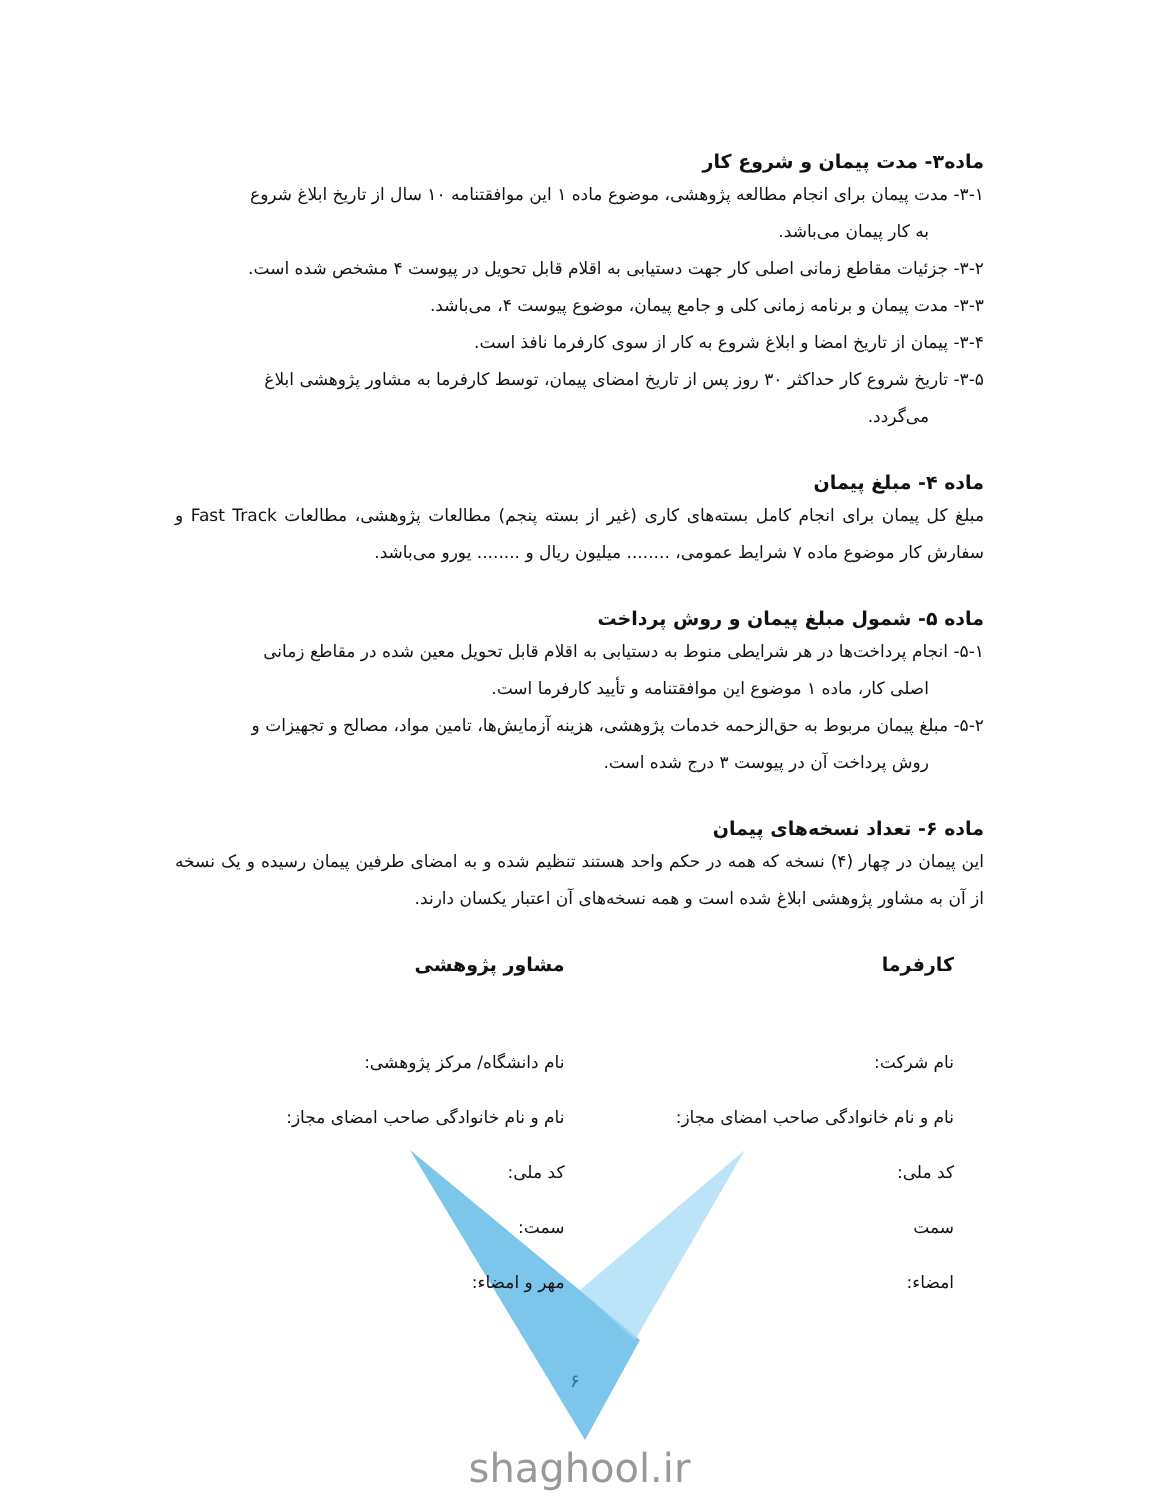ماده۳- مدت پیمان و شروع کار
۳-۱- مدت پیمان برای انجام مطالعه پژوهشی، موضوع ماده ۱ این موافقتنامه ۱۰ سال از تاریخ ابلاغ شروع
به کار پیمان می‌باشد.
۳-۲- جزئیات مقاطع زمانی اصلی کار جهت دستیابی به اقلام قابل تحویل در پیوست ۴ مشخص شده است.
۳-۳- مدت پیمان و برنامه زمانی کلی و جامع پیمان، موضوع پیوست ۴، می‌باشد.
۳-۴- پیمان از تاریخ امضا و ابلاغ شروع به کار از سوی کارفرما نافذ است.
۳-۵- تاریخ شروع کار حداکثر ۳۰ روز پس از تاریخ امضای پیمان، توسط کارفرما به مشاور پژوهشی ابلاغ
می‌گردد.
ماده ۴- مبلغ پیمان
مبلغ کل پیمان برای انجام کامل بسته‌های کاری (غیر از بسته پنجم) مطالعات پژوهشی، مطالعات Fast Track و سفارش کار موضوع ماده ۷ شرایط عمومی، ........ میلیون ریال و ........ یورو می‌باشد.
ماده ۵- شمول مبلغ پیمان و روش پرداخت
۵-۱- انجام پرداخت‌ها در هر شرایطی منوط به دستیابی به اقلام قابل تحویل معین شده در مقاطع زمانی
اصلی کار، ماده ۱ موضوع این موافقتنامه و تأیید کارفرما است.
۵-۲- مبلغ پیمان مربوط به حق‌الزحمه خدمات پژوهشی، هزینه آزمایش‌ها، تامین مواد، مصالح و تجهیزات و
روش پرداخت آن در پیوست ۳ درج شده است.
ماده ۶- تعداد نسخه‌های پیمان
این پیمان در چهار (۴) نسخه که همه در حکم واحد هستند تنظیم شده و به امضای طرفین پیمان رسیده و یک نسخه از آن به مشاور پژوهشی ابلاغ شده است و همه نسخه‌های آن اعتبار یکسان دارند.
کارفرما
نام شرکت:
نام و نام خانوادگی صاحب امضای مجاز:
کد ملی:
سمت
امضاء:
مشاور پژوهشی
نام دانشگاه/ مرکز پژوهشی:
نام و نام خانوادگی صاحب امضای مجاز:
کد ملی:
سمت:
مهر و امضاء:
۶
shaghool.ir